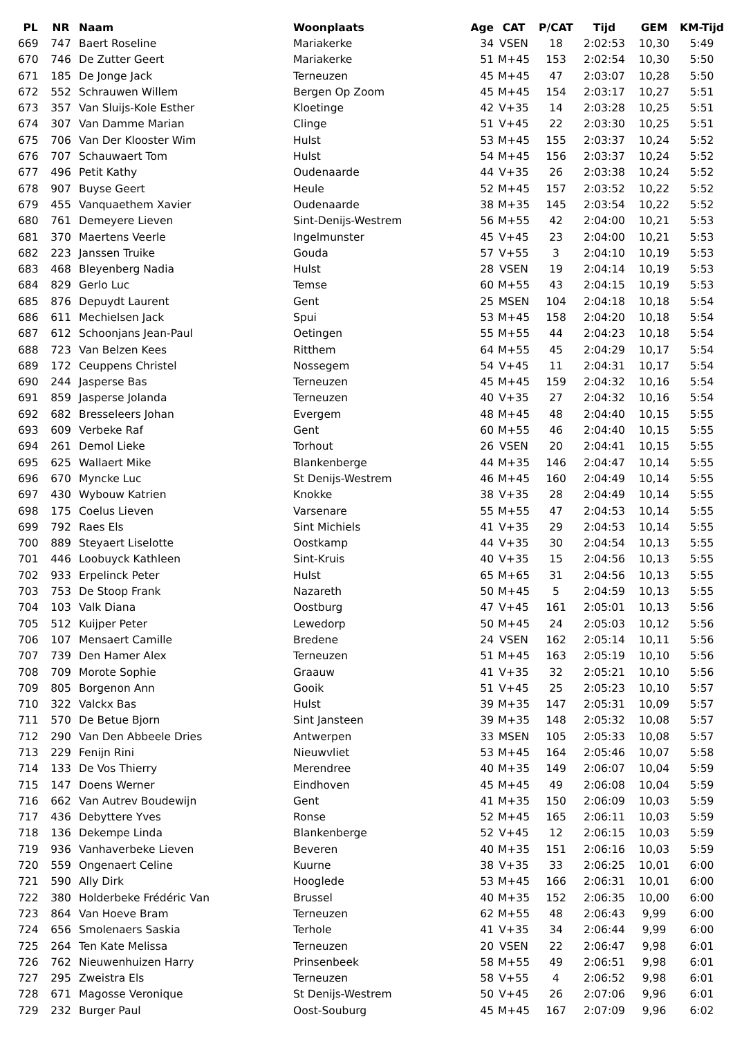| PL | NR | Naam | Woonplaats | Age | CAT | P/CAT | Tijd | GEM | KM-Tijd |
| --- | --- | --- | --- | --- | --- | --- | --- | --- | --- |
| 669 | 747 | Baert Roseline | Mariakerke | 34 | VSEN | 18 | 2:02:53 | 10,30 | 5:49 |
| 670 | 746 | De Zutter Geert | Mariakerke | 51 | M+45 | 153 | 2:02:54 | 10,30 | 5:50 |
| 671 | 185 | De Jonge Jack | Terneuzen | 45 | M+45 | 47 | 2:03:07 | 10,28 | 5:50 |
| 672 | 552 | Schrauwen Willem | Bergen Op Zoom | 45 | M+45 | 154 | 2:03:17 | 10,27 | 5:51 |
| 673 | 357 | Van Sluijs-Kole Esther | Kloetinge | 42 | V+35 | 14 | 2:03:28 | 10,25 | 5:51 |
| 674 | 307 | Van Damme Marian | Clinge | 51 | V+45 | 22 | 2:03:30 | 10,25 | 5:51 |
| 675 | 706 | Van Der Klooster Wim | Hulst | 53 | M+45 | 155 | 2:03:37 | 10,24 | 5:52 |
| 676 | 707 | Schauwaert Tom | Hulst | 54 | M+45 | 156 | 2:03:37 | 10,24 | 5:52 |
| 677 | 496 | Petit Kathy | Oudenaarde | 44 | V+35 | 26 | 2:03:38 | 10,24 | 5:52 |
| 678 | 907 | Buyse Geert | Heule | 52 | M+45 | 157 | 2:03:52 | 10,22 | 5:52 |
| 679 | 455 | Vanquaethem Xavier | Oudenaarde | 38 | M+35 | 145 | 2:03:54 | 10,22 | 5:52 |
| 680 | 761 | Demeyere Lieven | Sint-Denijs-Westrem | 56 | M+55 | 42 | 2:04:00 | 10,21 | 5:53 |
| 681 | 370 | Maertens Veerle | Ingelmunster | 45 | V+45 | 23 | 2:04:00 | 10,21 | 5:53 |
| 682 | 223 | Janssen Truike | Gouda | 57 | V+55 | 3 | 2:04:10 | 10,19 | 5:53 |
| 683 | 468 | Bleyenberg Nadia | Hulst | 28 | VSEN | 19 | 2:04:14 | 10,19 | 5:53 |
| 684 | 829 | Gerlo Luc | Temse | 60 | M+55 | 43 | 2:04:15 | 10,19 | 5:53 |
| 685 | 876 | Depuydt Laurent | Gent | 25 | MSEN | 104 | 2:04:18 | 10,18 | 5:54 |
| 686 | 611 | Mechielsen Jack | Spui | 53 | M+45 | 158 | 2:04:20 | 10,18 | 5:54 |
| 687 | 612 | Schoonjans Jean-Paul | Oetingen | 55 | M+55 | 44 | 2:04:23 | 10,18 | 5:54 |
| 688 | 723 | Van Belzen Kees | Ritthem | 64 | M+55 | 45 | 2:04:29 | 10,17 | 5:54 |
| 689 | 172 | Ceuppens Christel | Nossegem | 54 | V+45 | 11 | 2:04:31 | 10,17 | 5:54 |
| 690 | 244 | Jasperse Bas | Terneuzen | 45 | M+45 | 159 | 2:04:32 | 10,16 | 5:54 |
| 691 | 859 | Jasperse Jolanda | Terneuzen | 40 | V+35 | 27 | 2:04:32 | 10,16 | 5:54 |
| 692 | 682 | Bresseleers Johan | Evergem | 48 | M+45 | 48 | 2:04:40 | 10,15 | 5:55 |
| 693 | 609 | Verbeke Raf | Gent | 60 | M+55 | 46 | 2:04:40 | 10,15 | 5:55 |
| 694 | 261 | Demol Lieke | Torhout | 26 | VSEN | 20 | 2:04:41 | 10,15 | 5:55 |
| 695 | 625 | Wallaert Mike | Blankenberge | 44 | M+35 | 146 | 2:04:47 | 10,14 | 5:55 |
| 696 | 670 | Myncke Luc | St Denijs-Westrem | 46 | M+45 | 160 | 2:04:49 | 10,14 | 5:55 |
| 697 | 430 | Wybouw Katrien | Knokke | 38 | V+35 | 28 | 2:04:49 | 10,14 | 5:55 |
| 698 | 175 | Coelus Lieven | Varsenare | 55 | M+55 | 47 | 2:04:53 | 10,14 | 5:55 |
| 699 | 792 | Raes Els | Sint Michiels | 41 | V+35 | 29 | 2:04:53 | 10,14 | 5:55 |
| 700 | 889 | Steyaert Liselotte | Oostkamp | 44 | V+35 | 30 | 2:04:54 | 10,13 | 5:55 |
| 701 | 446 | Loobuyck Kathleen | Sint-Kruis | 40 | V+35 | 15 | 2:04:56 | 10,13 | 5:55 |
| 702 | 933 | Erpelinck Peter | Hulst | 65 | M+65 | 31 | 2:04:56 | 10,13 | 5:55 |
| 703 | 753 | De Stoop Frank | Nazareth | 50 | M+45 | 5 | 2:04:59 | 10,13 | 5:55 |
| 704 | 103 | Valk Diana | Oostburg | 47 | V+45 | 161 | 2:05:01 | 10,13 | 5:56 |
| 705 | 512 | Kuijper Peter | Lewedorp | 50 | M+45 | 24 | 2:05:03 | 10,12 | 5:56 |
| 706 | 107 | Mensaert Camille | Bredene | 24 | VSEN | 162 | 2:05:14 | 10,11 | 5:56 |
| 707 | 739 | Den Hamer Alex | Terneuzen | 51 | M+45 | 163 | 2:05:19 | 10,10 | 5:56 |
| 708 | 709 | Morote Sophie | Graauw | 41 | V+35 | 32 | 2:05:21 | 10,10 | 5:56 |
| 709 | 805 | Borgenon Ann | Gooik | 51 | V+45 | 25 | 2:05:23 | 10,10 | 5:57 |
| 710 | 322 | Valckx Bas | Hulst | 39 | M+35 | 147 | 2:05:31 | 10,09 | 5:57 |
| 711 | 570 | De Betue Bjorn | Sint Jansteen | 39 | M+35 | 148 | 2:05:32 | 10,08 | 5:57 |
| 712 | 290 | Van Den Abbeele Dries | Antwerpen | 33 | MSEN | 105 | 2:05:33 | 10,08 | 5:57 |
| 713 | 229 | Fenijn Rini | Nieuwvliet | 53 | M+45 | 164 | 2:05:46 | 10,07 | 5:58 |
| 714 | 133 | De Vos Thierry | Merendree | 40 | M+35 | 149 | 2:06:07 | 10,04 | 5:59 |
| 715 | 147 | Doens Werner | Eindhoven | 45 | M+45 | 49 | 2:06:08 | 10,04 | 5:59 |
| 716 | 662 | Van Autrev Boudewijn | Gent | 41 | M+35 | 150 | 2:06:09 | 10,03 | 5:59 |
| 717 | 436 | Debyttere Yves | Ronse | 52 | M+45 | 165 | 2:06:11 | 10,03 | 5:59 |
| 718 | 136 | Dekempe Linda | Blankenberge | 52 | V+45 | 12 | 2:06:15 | 10,03 | 5:59 |
| 719 | 936 | Vanhaverbeke Lieven | Beveren | 40 | M+35 | 151 | 2:06:16 | 10,03 | 5:59 |
| 720 | 559 | Ongenaert Celine | Kuurne | 38 | V+35 | 33 | 2:06:25 | 10,01 | 6:00 |
| 721 | 590 | Ally Dirk | Hooglede | 53 | M+45 | 166 | 2:06:31 | 10,01 | 6:00 |
| 722 | 380 | Holderbeke Frédéric Van | Brussel | 40 | M+35 | 152 | 2:06:35 | 10,00 | 6:00 |
| 723 | 864 | Van Hoeve Bram | Terneuzen | 62 | M+55 | 48 | 2:06:43 | 9,99 | 6:00 |
| 724 | 656 | Smolenaers Saskia | Terhole | 41 | V+35 | 34 | 2:06:44 | 9,99 | 6:00 |
| 725 | 264 | Ten Kate Melissa | Terneuzen | 20 | VSEN | 22 | 2:06:47 | 9,98 | 6:01 |
| 726 | 762 | Nieuwenhuizen Harry | Prinsenbeek | 58 | M+55 | 49 | 2:06:51 | 9,98 | 6:01 |
| 727 | 295 | Zweistra Els | Terneuzen | 58 | V+55 | 4 | 2:06:52 | 9,98 | 6:01 |
| 728 | 671 | Magosse Veronique | St Denijs-Westrem | 50 | V+45 | 26 | 2:07:06 | 9,96 | 6:01 |
| 729 | 232 | Burger Paul | Oost-Souburg | 45 | M+45 | 167 | 2:07:09 | 9,96 | 6:02 |